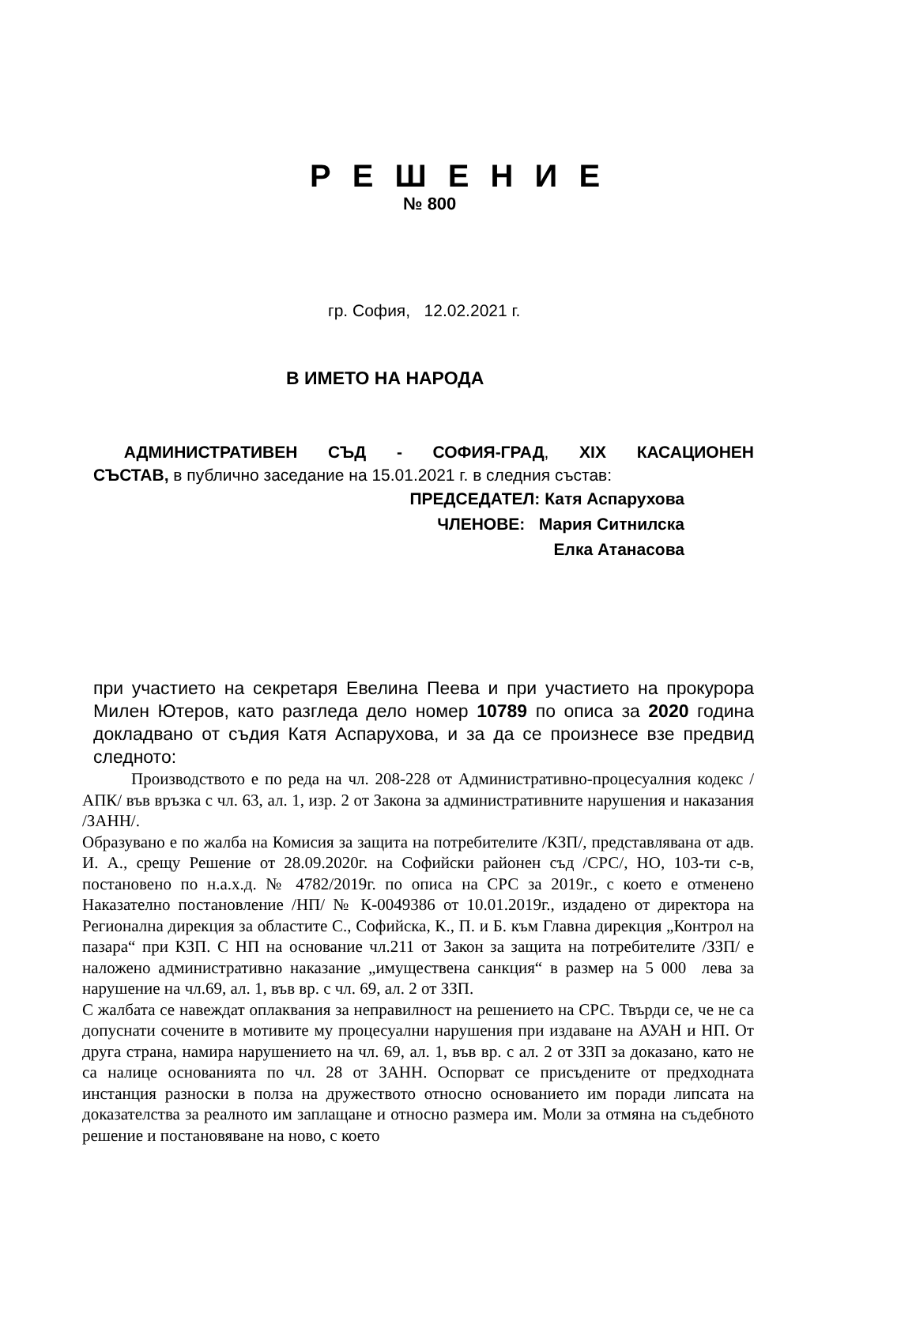Р Е Ш Е Н И Е
№ 800
гр. София, 12.02.2021 г.
В ИМЕТО НА НАРОДА
АДМИНИСТРАТИВЕН СЪД - СОФИЯ-ГРАД, XIX КАСАЦИОНЕН
СЪСТАВ, в публично заседание на 15.01.2021 г. в следния състав:
ПРЕДСЕДАТЕЛ: Катя Аспарухова
ЧЛЕНОВЕ: Мария Ситнилска
Елка Атанасова
при участието на секретаря Евелина Пеева и при участието на прокурора Милен Ютеров, като разгледа дело номер 10789 по описа за 2020 година докладвано от съдия Катя Аспарухова, и за да се произнесе взе предвид следното:
Производството е по реда на чл. 208-228 от Административно-процесуалния кодекс /АПК/ във връзка с чл. 63, ал. 1, изр. 2 от Закона за административните нарушения и наказания /ЗАНН/.
Образувано е по жалба на Комисия за защита на потребителите /КЗП/, представлявана от адв. И. А., срещу Решение от 28.09.2020г. на Софийски районен съд /СРС/, НО, 103-ти с-в, постановено по н.а.х.д. № 4782/2019г. по описа на СРС за 2019г., с което е отменено Наказателно постановление /НП/ № К-0049386 от 10.01.2019г., издадено от директора на Регионална дирекция за областите С., Софийска, К., П. и Б. към Главна дирекция „Контрол на пазара“ при КЗП. С НП на основание чл.211 от Закон за защита на потребителите /ЗЗП/ е наложено административно наказание „имуществена санкция“ в размер на 5 000 лева за нарушение на чл.69, ал. 1, във вр. с чл. 69, ал. 2 от ЗЗП.
С жалбата се навеждат оплаквания за неправилност на решението на СРС. Твърди се, че не са допуснати сочените в мотивите му процесуални нарушения при издаване на АУАН и НП. От друга страна, намира нарушението на чл. 69, ал. 1, във вр. с ал. 2 от ЗЗП за доказано, като не са налице основанията по чл. 28 от ЗАНН. Оспорват се присъдените от предходната инстанция разноски в полза на дружеството относно основанието им поради липсата на доказателства за реалното им заплащане и относно размера им. Моли за отмяна на съдебното решение и постановяване на ново, с което